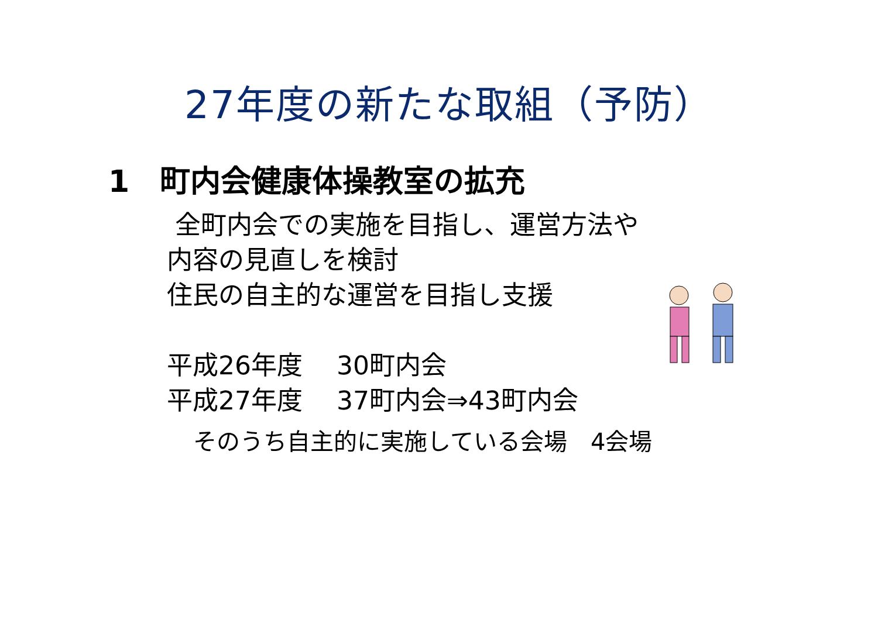27年度の新たな取組（予防）
1　町内会健康体操教室の拡充
全町内会での実施を目指し、運営方法や
内容の見直しを検討
住民の自主的な運営を目指し支援
平成26年度　 30町内会
平成27年度　 37町内会⇒43町内会
そのうち自主的に実施している会場　4会場